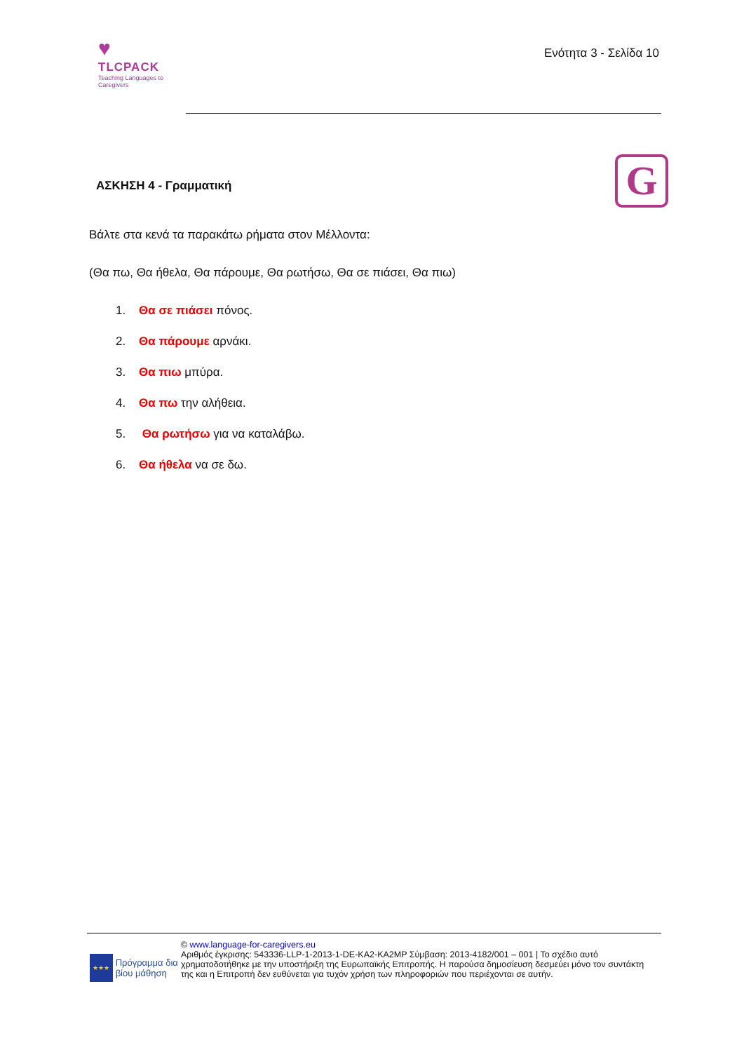♥
TLCPACK
Teaching Languages to Caregivers
Ενότητα 3 - Σελίδα 10
G
ΑΣΚΗΣΗ 4 - Γραμματική
Βάλτε στα κενά τα παρακάτω ρήματα στον Μέλλοντα:
(Θα πω, Θα ήθελα, Θα πάρουμε, Θα ρωτήσω, Θα σε πιάσει, Θα πιω)
1. Θα σε πιάσει πόνος.
2. Θα πάρουμε αρνάκι.
3. Θα πιω μπύρα.
4. Θα πω την αλήθεια.
5. Θα ρωτήσω για να καταλάβω.
6. Θα ήθελα να σε δω.
★★★
Πρόγραμμα δια βίου μάθηση
© www.language-for-caregivers.eu
Αριθμός έγκρισης: 543336-LLP-1-2013-1-DE-KA2-KA2MP Σύμβαση: 2013-4182/001 – 001 | Το σχέδιο αυτό χρηματοδοτήθηκε με την υποστήριξη της Ευρωπαϊκής Επιτροπής. Η παρούσα δημοσίευση δεσμεύει μόνο τον συντάκτη της και η Επιτροπή δεν ευθύνεται για τυχόν χρήση των πληροφοριών που περιέχονται σε αυτήν.